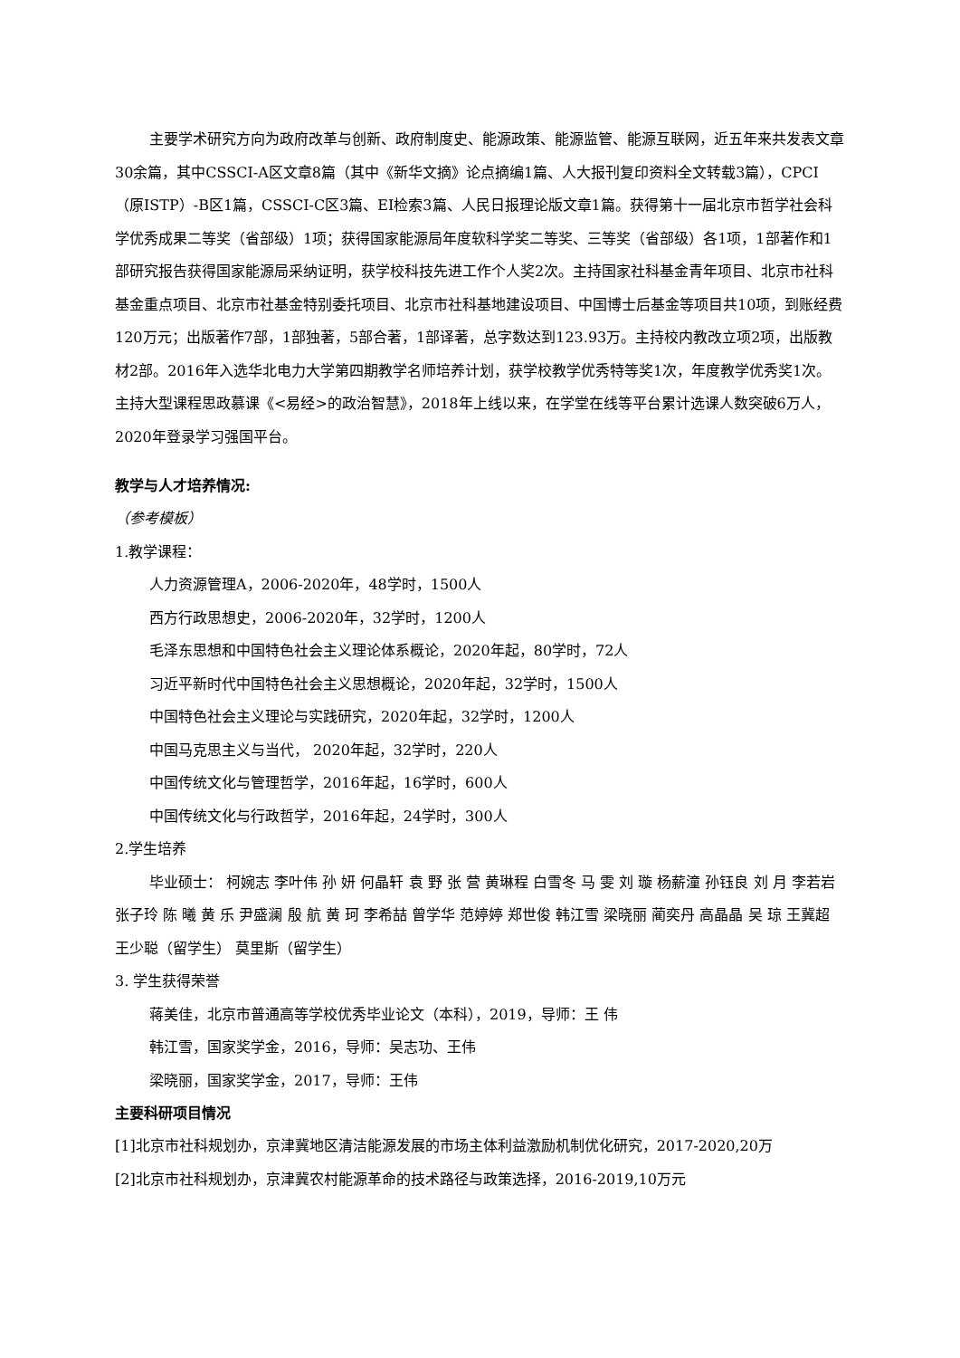主要学术研究方向为政府改革与创新、政府制度史、能源政策、能源监管、能源互联网，近五年来共发表文章30余篇，其中CSSCI-A区文章8篇（其中《新华文摘》论点摘编1篇、人大报刊复印资料全文转载3篇），CPCI（原ISTP）-B区1篇，CSSCI-C区3篇、EI检索3篇、人民日报理论版文章1篇。获得第十一届北京市哲学社会科学优秀成果二等奖（省部级）1项；获得国家能源局年度软科学奖二等奖、三等奖（省部级）各1项，1部著作和1部研究报告获得国家能源局采纳证明，获学校科技先进工作个人奖2次。主持国家社科基金青年项目、北京市社科基金重点项目、北京市社基金特别委托项目、北京市社科基地建设项目、中国博士后基金等项目共10项，到账经费120万元；出版著作7部，1部独著，5部合著，1部译著，总字数达到123.93万。主持校内教改立项2项，出版教材2部。2016年入选华北电力大学第四期教学名师培养计划，获学校教学优秀特等奖1次，年度教学优秀奖1次。主持大型课程思政慕课《<易经>的政治智慧》，2018年上线以来，在学堂在线等平台累计选课人数突破6万人，2020年登录学习强国平台。
教学与人才培养情况:
（参考模板）
1.教学课程：
人力资源管理A，2006-2020年，48学时，1500人
西方行政思想史，2006-2020年，32学时，1200人
毛泽东思想和中国特色社会主义理论体系概论，2020年起，80学时，72人
习近平新时代中国特色社会主义思想概论，2020年起，32学时，1500人
中国特色社会主义理论与实践研究，2020年起，32学时，1200人
中国马克思主义与当代， 2020年起，32学时，220人
中国传统文化与管理哲学，2016年起，16学时，600人
中国传统文化与行政哲学，2016年起，24学时，300人
2.学生培养
毕业硕士： 柯婉志 李叶伟 孙 妍 何晶轩 袁 野 张 营 黄琳程 白雪冬 马 雯 刘 璇 杨薪潼 孙钰良 刘 月 李若岩 张子玲 陈 曦 黄 乐 尹盛澜 殷 航 黄 珂 李希喆 曾学华 范婷婷 郑世俊 韩江雪 梁晓丽 蔺奕丹 高晶晶 吴 琼 王冀超 王少聪（留学生） 莫里斯（留学生）
3. 学生获得荣誉
蒋美佳，北京市普通高等学校优秀毕业论文（本科），2019，导师：王 伟
韩江雪，国家奖学金，2016，导师：吴志功、王伟
梁晓丽，国家奖学金，2017，导师：王伟
主要科研项目情况
[1]北京市社科规划办，京津冀地区清洁能源发展的市场主体利益激励机制优化研究，2017-2020,20万
[2]北京市社科规划办，京津冀农村能源革命的技术路径与政策选择，2016-2019,10万元